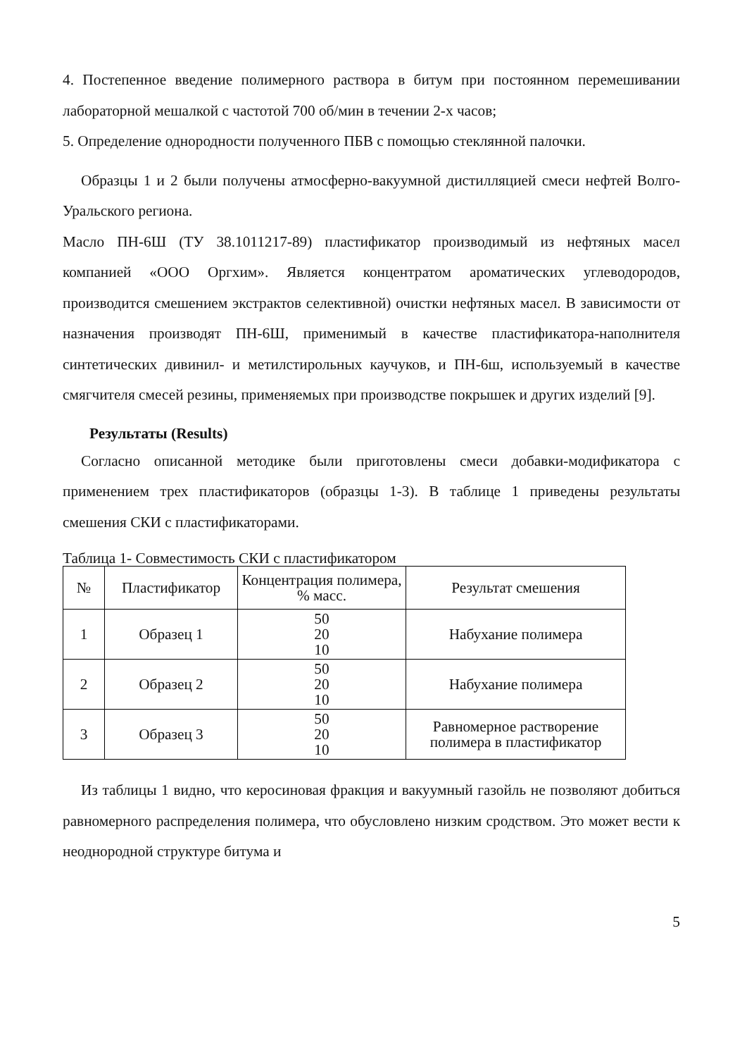4. Постепенное введение полимерного раствора в битум при постоянном перемешивании лабораторной мешалкой с частотой 700 об/мин в течении 2-х часов;
5. Определение однородности полученного ПБВ с помощью стеклянной палочки.
Образцы 1 и 2 были получены атмосферно-вакуумной дистилляцией смеси нефтей Волго-Уральского региона.
Масло ПН-6Ш (ТУ 38.1011217-89) пластификатор производимый из нефтяных масел компанией «ООО Оргхим». Является концентратом ароматических углеводородов, производится смешением экстрактов селективной) очистки нефтяных масел. В зависимости от назначения производят ПН-6Ш, применимый в качестве пластификатора-наполнителя синтетических дивинил- и метилстирольных каучуков, и ПН-6ш, используемый в качестве смягчителя смесей резины, применяемых при производстве покрышек и других изделий [9].
Результаты (Results)
Согласно описанной методике были приготовлены смеси добавки-модификатора с применением трех пластификаторов (образцы 1-3). В таблице 1 приведены результаты смешения СКИ с пластификаторами.
Таблица 1- Совместимость СКИ с пластификатором
| № | Пластификатор | Концентрация полимера, % масс. | Результат смешения |
| 1 | Образец 1 | 50 20 10 | Набухание полимера |
| 2 | Образец 2 | 50 20 10 | Набухание полимера |
| 3 | Образец 3 | 50 20 10 | Равномерное растворение полимера в пластификатор |
Из таблицы 1 видно, что керосиновая фракция и вакуумный газойль не позволяют добиться равномерного распределения полимера, что обусловлено низким сродством. Это может вести к неоднородной структуре битума и
5